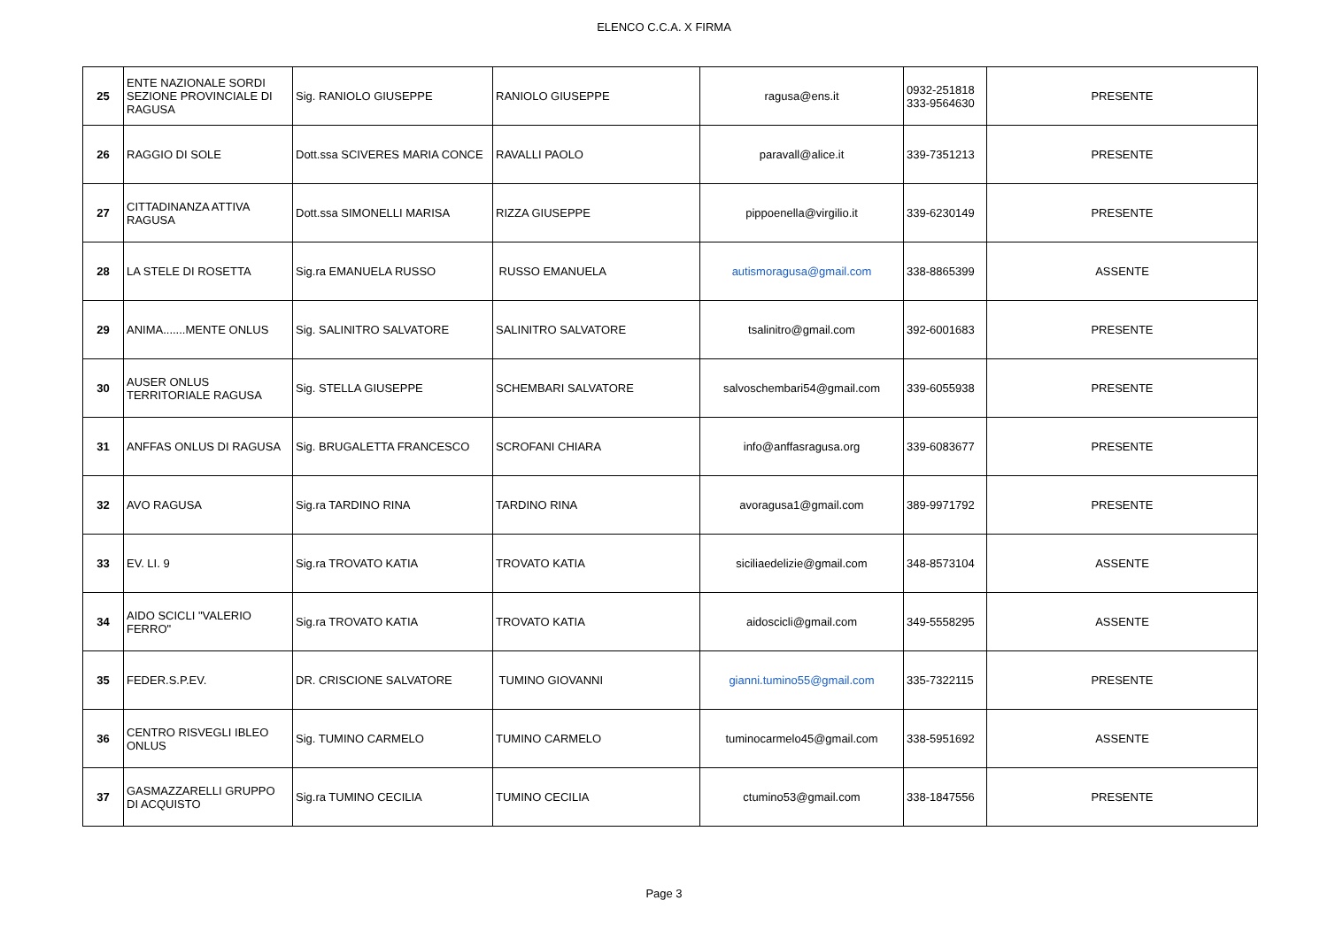ELENCO C.C.A. X FIRMA
| 25 | ENTE NAZIONALE SORDI SEZIONE PROVINCIALE DI RAGUSA | Sig. RANIOLO GIUSEPPE | RANIOLO GIUSEPPE | ragusa@ens.it | 0932-251818 333-9564630 | PRESENTE |
| 26 | RAGGIO DI SOLE | Dott.ssa SCIVERES MARIA CONCE | RAVALLI PAOLO | paravall@alice.it | 339-7351213 | PRESENTE |
| 27 | CITTADINANZA ATTIVA RAGUSA | Dott.ssa SIMONELLI MARISA | RIZZA GIUSEPPE | pippoenella@virgilio.it | 339-6230149 | PRESENTE |
| 28 | LA STELE DI ROSETTA | Sig.ra EMANUELA RUSSO | RUSSO EMANUELA | autismoragusa@gmail.com | 338-8865399 | ASSENTE |
| 29 | ANIMA.......MENTE ONLUS | Sig. SALINITRO SALVATORE | SALINITRO SALVATORE | tsalinitro@gmail.com | 392-6001683 | PRESENTE |
| 30 | AUSER ONLUS TERRITORIALE RAGUSA | Sig. STELLA GIUSEPPE | SCHEMBARI SALVATORE | salvoschembari54@gmail.com | 339-6055938 | PRESENTE |
| 31 | ANFFAS ONLUS DI RAGUSA | Sig. BRUGALETTA FRANCESCO | SCROFANI CHIARA | info@anffasragusa.org | 339-6083677 | PRESENTE |
| 32 | AVO RAGUSA | Sig.ra TARDINO RINA | TARDINO RINA | avoragusa1@gmail.com | 389-9971792 | PRESENTE |
| 33 | EV. LI. 9 | Sig.ra TROVATO KATIA | TROVATO KATIA | siciliaedelizie@gmail.com | 348-8573104 | ASSENTE |
| 34 | AIDO SCICLI "VALERIO FERRO" | Sig.ra TROVATO KATIA | TROVATO KATIA | aidoscicli@gmail.com | 349-5558295 | ASSENTE |
| 35 | FEDER.S.P.EV. | DR. CRISCIONE SALVATORE | TUMINO GIOVANNI | gianni.tumino55@gmail.com | 335-7322115 | PRESENTE |
| 36 | CENTRO RISVEGLI IBLEO ONLUS | Sig. TUMINO CARMELO | TUMINO CARMELO | tuminocarmelo45@gmail.com | 338-5951692 | ASSENTE |
| 37 | GASMAZZARELLI GRUPPO DI ACQUISTO | Sig.ra TUMINO CECILIA | TUMINO CECILIA | ctumino53@gmail.com | 338-1847556 | PRESENTE |
Page 3